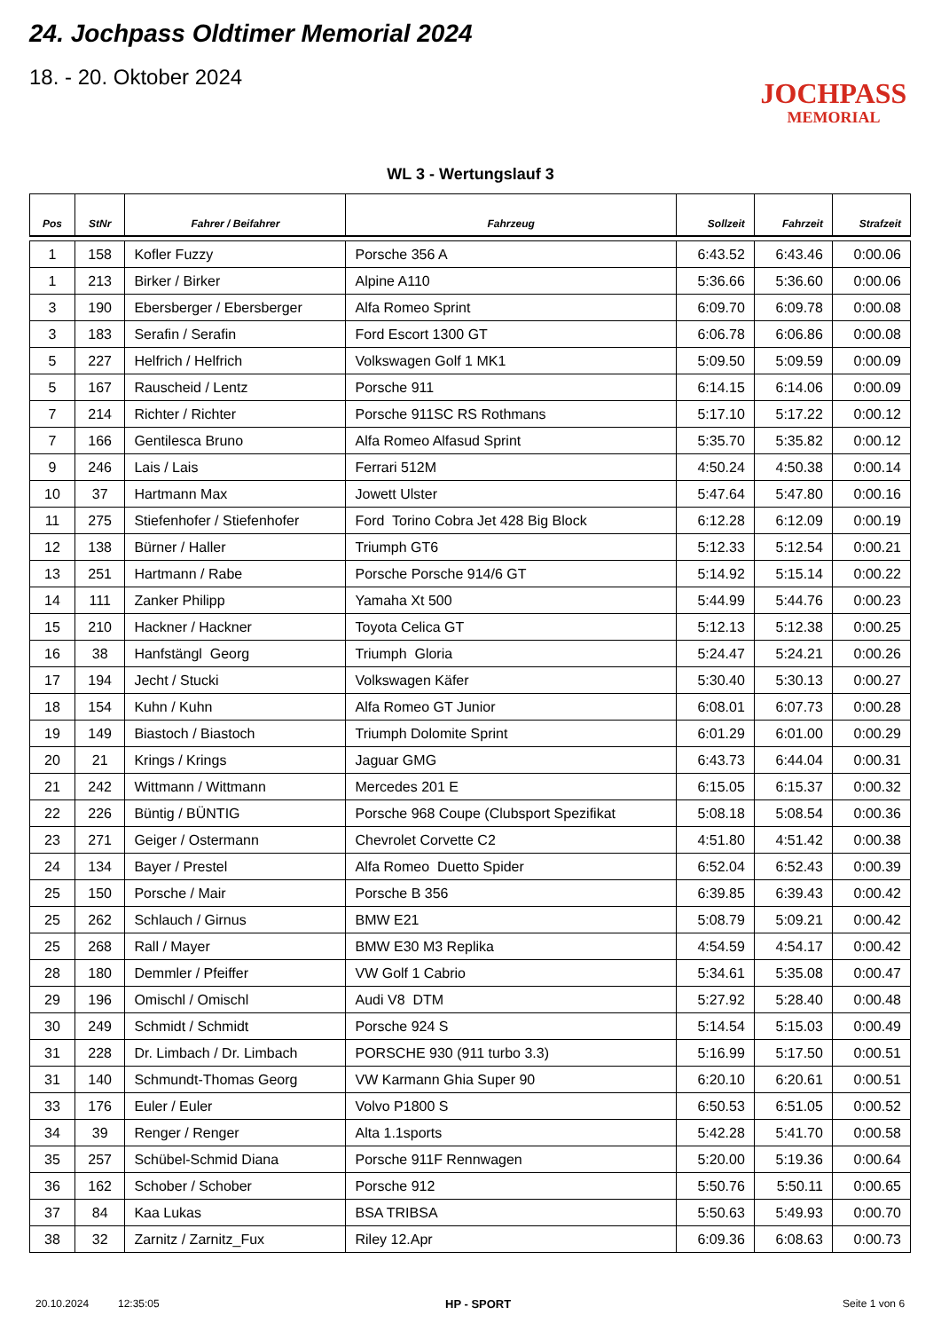24. Jochpass Oldtimer Memorial 2024
18. - 20. Oktober 2024
JOCHPASS
MEMORIAL
WL 3 - Wertungslauf 3
| Pos | StNr | Fahrer / Beifahrer | Fahrzeug | Sollzeit | Fahrzeit | Strafzeit |
| --- | --- | --- | --- | --- | --- | --- |
| 1 | 158 | Kofler Fuzzy | Porsche 356 A | 6:43.52 | 6:43.46 | 0:00.06 |
| 1 | 213 | Birker / Birker | Alpine A110 | 5:36.66 | 5:36.60 | 0:00.06 |
| 3 | 190 | Ebersberger / Ebersberger | Alfa Romeo Sprint | 6:09.70 | 6:09.78 | 0:00.08 |
| 3 | 183 | Serafin / Serafin | Ford Escort 1300 GT | 6:06.78 | 6:06.86 | 0:00.08 |
| 5 | 227 | Helfrich / Helfrich | Volkswagen Golf 1 MK1 | 5:09.50 | 5:09.59 | 0:00.09 |
| 5 | 167 | Rauscheid / Lentz | Porsche 911 | 6:14.15 | 6:14.06 | 0:00.09 |
| 7 | 214 | Richter / Richter | Porsche 911SC RS Rothmans | 5:17.10 | 5:17.22 | 0:00.12 |
| 7 | 166 | Gentilesca Bruno | Alfa Romeo Alfasud Sprint | 5:35.70 | 5:35.82 | 0:00.12 |
| 9 | 246 | Lais / Lais | Ferrari 512M | 4:50.24 | 4:50.38 | 0:00.14 |
| 10 | 37 | Hartmann Max | Jowett Ulster | 5:47.64 | 5:47.80 | 0:00.16 |
| 11 | 275 | Stiefenhofer / Stiefenhofer | Ford Torino Cobra Jet 428 Big Block | 6:12.28 | 6:12.09 | 0:00.19 |
| 12 | 138 | Bürner / Haller | Triumph GT6 | 5:12.33 | 5:12.54 | 0:00.21 |
| 13 | 251 | Hartmann / Rabe | Porsche Porsche 914/6 GT | 5:14.92 | 5:15.14 | 0:00.22 |
| 14 | 111 | Zanker Philipp | Yamaha Xt 500 | 5:44.99 | 5:44.76 | 0:00.23 |
| 15 | 210 | Hackner / Hackner | Toyota Celica GT | 5:12.13 | 5:12.38 | 0:00.25 |
| 16 | 38 | Hanfstängl Georg | Triumph Gloria | 5:24.47 | 5:24.21 | 0:00.26 |
| 17 | 194 | Jecht / Stucki | Volkswagen Käfer | 5:30.40 | 5:30.13 | 0:00.27 |
| 18 | 154 | Kuhn / Kuhn | Alfa Romeo GT Junior | 6:08.01 | 6:07.73 | 0:00.28 |
| 19 | 149 | Biastoch / Biastoch | Triumph Dolomite Sprint | 6:01.29 | 6:01.00 | 0:00.29 |
| 20 | 21 | Krings / Krings | Jaguar GMG | 6:43.73 | 6:44.04 | 0:00.31 |
| 21 | 242 | Wittmann / Wittmann | Mercedes 201 E | 6:15.05 | 6:15.37 | 0:00.32 |
| 22 | 226 | Büntig / BÜNTIG | Porsche 968 Coupe (Clubsport Spezifikat | 5:08.18 | 5:08.54 | 0:00.36 |
| 23 | 271 | Geiger / Ostermann | Chevrolet Corvette C2 | 4:51.80 | 4:51.42 | 0:00.38 |
| 24 | 134 | Bayer / Prestel | Alfa Romeo Duetto Spider | 6:52.04 | 6:52.43 | 0:00.39 |
| 25 | 150 | Porsche / Mair | Porsche B 356 | 6:39.85 | 6:39.43 | 0:00.42 |
| 25 | 262 | Schlauch / Girnus | BMW E21 | 5:08.79 | 5:09.21 | 0:00.42 |
| 25 | 268 | Rall / Mayer | BMW E30 M3 Replika | 4:54.59 | 4:54.17 | 0:00.42 |
| 28 | 180 | Demmler / Pfeiffer | VW Golf 1 Cabrio | 5:34.61 | 5:35.08 | 0:00.47 |
| 29 | 196 | Omischl / Omischl | Audi V8 DTM | 5:27.92 | 5:28.40 | 0:00.48 |
| 30 | 249 | Schmidt / Schmidt | Porsche 924 S | 5:14.54 | 5:15.03 | 0:00.49 |
| 31 | 228 | Dr. Limbach / Dr. Limbach | PORSCHE 930 (911 turbo 3.3) | 5:16.99 | 5:17.50 | 0:00.51 |
| 31 | 140 | Schmundt-Thomas Georg | VW Karmann Ghia Super 90 | 6:20.10 | 6:20.61 | 0:00.51 |
| 33 | 176 | Euler / Euler | Volvo P1800 S | 6:50.53 | 6:51.05 | 0:00.52 |
| 34 | 39 | Renger / Renger | Alta 1.1sports | 5:42.28 | 5:41.70 | 0:00.58 |
| 35 | 257 | Schübel-Schmid Diana | Porsche 911F Rennwagen | 5:20.00 | 5:19.36 | 0:00.64 |
| 36 | 162 | Schober / Schober | Porsche 912 | 5:50.76 | 5:50.11 | 0:00.65 |
| 37 | 84 | Kaa Lukas | BSA TRIBSA | 5:50.63 | 5:49.93 | 0:00.70 |
| 38 | 32 | Zarnitz / Zarnitz_Fux | Riley 12.Apr | 6:09.36 | 6:08.63 | 0:00.73 |
20.10.2024 12:35:05 HP - SPORT Seite 1 von 6